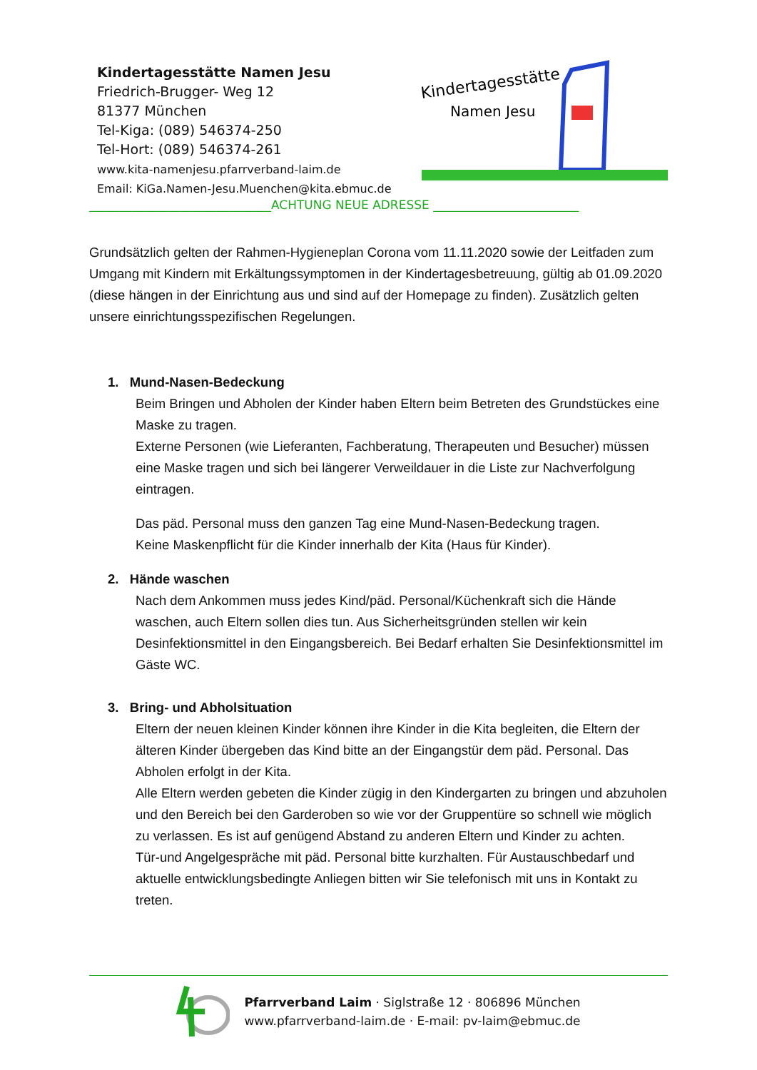Kindertagesstätte Namen Jesu
Friedrich-Brugger- Weg 12
81377 München
Tel-Kiga: (089) 546374-250
Tel-Hort: (089) 546374-261
www.kita-namenjesu.pfarrverband-laim.de
Email: KiGa.Namen-Jesu.Muenchen@kita.ebmuc.de
Kindertagesstätte
Namen Jesu
______________________________ACHTUNG NEUE ADRESSE ________________________
Grundsätzlich gelten der Rahmen-Hygieneplan Corona vom 11.11.2020 sowie der Leitfaden zum Umgang mit Kindern mit Erkältungssymptomen in der Kindertagesbetreuung, gültig ab 01.09.2020 (diese hängen in der Einrichtung aus und sind auf der Homepage zu finden). Zusätzlich gelten unsere einrichtungsspezifischen Regelungen.
1. Mund-Nasen-Bedeckung
Beim Bringen und Abholen der Kinder haben Eltern beim Betreten des Grundstückes eine Maske zu tragen.
Externe Personen (wie Lieferanten, Fachberatung, Therapeuten und Besucher) müssen eine Maske tragen und sich bei längerer Verweildauer in die Liste zur Nachverfolgung eintragen.
Das päd. Personal muss den ganzen Tag eine Mund-Nasen-Bedeckung tragen.
Keine Maskenpflicht für die Kinder innerhalb der Kita (Haus für Kinder).
2. Hände waschen
Nach dem Ankommen muss jedes Kind/päd. Personal/Küchenkraft sich die Hände waschen, auch Eltern sollen dies tun. Aus Sicherheitsgründen stellen wir kein Desinfektionsmittel in den Eingangsbereich. Bei Bedarf erhalten Sie Desinfektionsmittel im Gäste WC.
3. Bring- und Abholsituation
Eltern der neuen kleinen Kinder können ihre Kinder in die Kita begleiten, die Eltern der älteren Kinder übergeben das Kind bitte an der Eingangstür dem päd. Personal. Das Abholen erfolgt in der Kita.
Alle Eltern werden gebeten die Kinder zügig in den Kindergarten zu bringen und abzuholen und den Bereich bei den Garderoben so wie vor der Gruppentüre so schnell wie möglich zu verlassen. Es ist auf genügend Abstand zu anderen Eltern und Kinder zu achten.
Tür-und Angelgespräche mit päd. Personal bitte kurzhalten. Für Austauschbedarf und aktuelle entwicklungsbedingte Anliegen bitten wir Sie telefonisch mit uns in Kontakt zu treten.
Pfarrverband Laim · Siglstraße 12 · 806896 München
www.pfarrverband-laim.de · E-mail: pv-laim@ebmuc.de